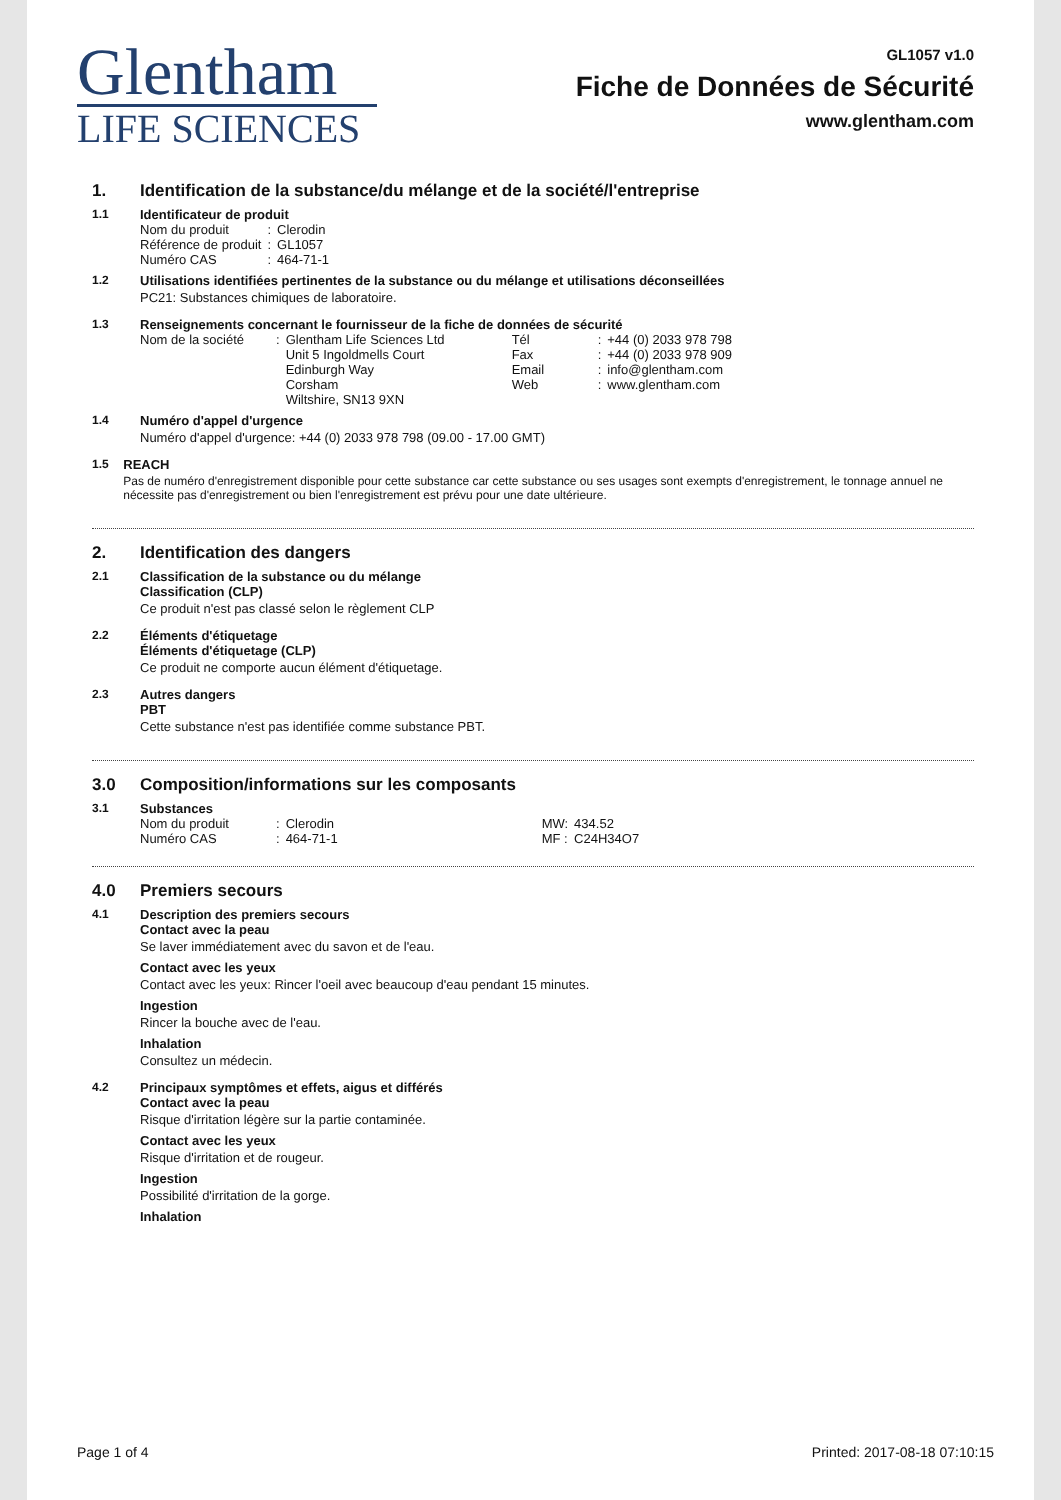Glentham
LIFE SCIENCES
GL1057 v1.0
Fiche de Données de Sécurité
www.glentham.com
1. Identification de la substance/du mélange et de la société/l'entreprise
1.1 Identificateur de produit
| Nom du produit | : | Clerodin |
| Référence de produit | : | GL1057 |
| Numéro CAS | : | 464-71-1 |
1.2 Utilisations identifiées pertinentes de la substance ou du mélange et utilisations déconseillées
PC21: Substances chimiques de laboratoire.
1.3 Renseignements concernant le fournisseur de la fiche de données de sécurité
| Nom de la société | : | Glentham Life Sciences Ltd Unit 5 Ingoldmells Court Edinburgh Way Corsham Wiltshire, SN13 9XN | Tél Fax Email Web | : : : : | +44 (0) 2033 978 798 +44 (0) 2033 978 909 info@glentham.com www.glentham.com |
1.4 Numéro d'appel d'urgence
Numéro d'appel d'urgence: +44 (0) 2033 978 798 (09.00 - 17.00 GMT)
1.5 REACH
Pas de numéro d'enregistrement disponible pour cette substance car cette substance ou ses usages sont exempts d'enregistrement, le tonnage annuel ne nécessite pas d'enregistrement ou bien l'enregistrement est prévu pour une date ultérieure.
2. Identification des dangers
2.1 Classification de la substance ou du mélange
Classification (CLP)
Ce produit n'est pas classé selon le règlement CLP
2.2 Éléments d'étiquetage
Éléments d'étiquetage (CLP)
Ce produit ne comporte aucun élément d'étiquetage.
2.3 Autres dangers
PBT
Cette substance n'est pas identifiée comme substance PBT.
3.0 Composition/informations sur les composants
3.1 Substances
| Nom du produit | : | Clerodin | MW: | 434.52 |
| Numéro CAS | : | 464-71-1 | MF : | C24H34O7 |
4.0 Premiers secours
4.1 Description des premiers secours
Contact avec la peau
Se laver immédiatement avec du savon et de l'eau.
Contact avec les yeux
Contact avec les yeux: Rincer l'oeil avec beaucoup d'eau pendant 15 minutes.
Ingestion
Rincer la bouche avec de l'eau.
Inhalation
Consultez un médecin.
4.2 Principaux symptômes et effets, aigus et différés
Contact avec la peau
Risque d'irritation légère sur la partie contaminée.
Contact avec les yeux
Risque d'irritation et de rougeur.
Ingestion
Possibilité d'irritation de la gorge.
Inhalation
Page 1 of 4 Printed: 2017-08-18 07:10:15